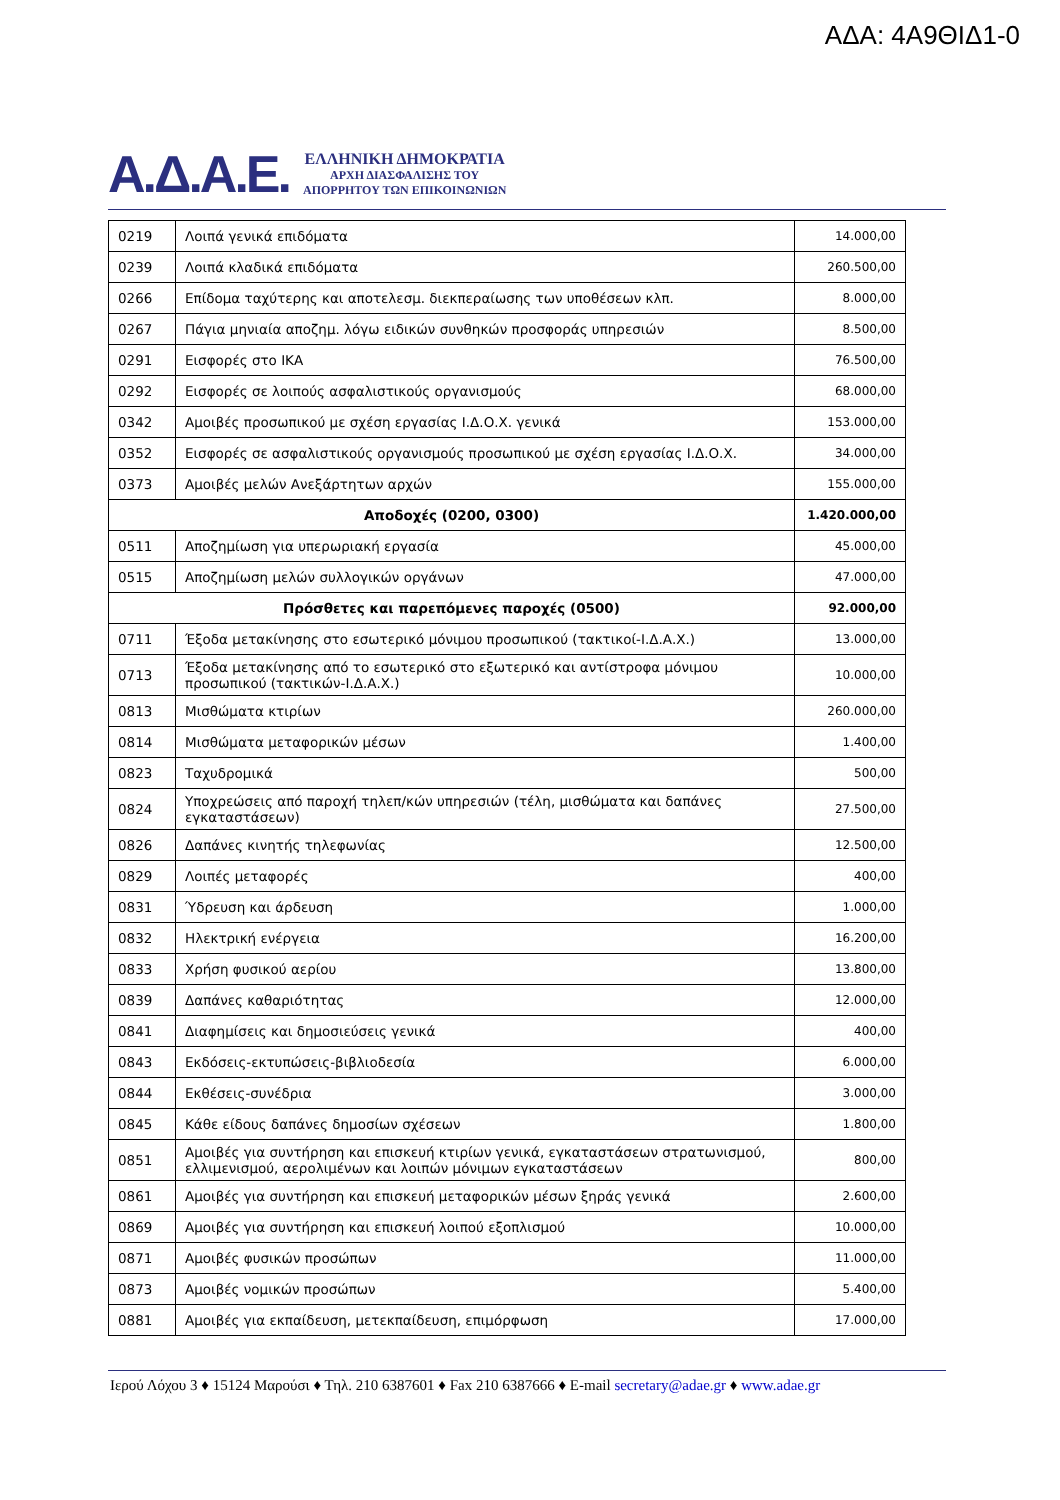ΑΔΑ: 4Α9ΘΙΔ1-0
Α.Δ.Α.Ε.
ΕΛΛΗΝΙΚΗ ΔΗΜΟΚΡΑΤΙΑ
ΑΡΧΗ ΔΙΑΣΦΑΛΙΣΗΣ ΤΟΥ
ΑΠΟΡΡΗΤΟΥ ΤΩΝ ΕΠΙΚΟΙΝΩΝΙΩΝ
| 0219 | Λοιπά γενικά επιδόματα | 14.000,00 |
| 0239 | Λοιπά κλαδικά επιδόματα | 260.500,00 |
| 0266 | Επίδομα ταχύτερης και αποτελεσμ. διεκπεραίωσης των υποθέσεων κλπ. | 8.000,00 |
| 0267 | Πάγια μηνιαία αποζημ. λόγω ειδικών συνθηκών προσφοράς υπηρεσιών | 8.500,00 |
| 0291 | Εισφορές στο ΙΚΑ | 76.500,00 |
| 0292 | Εισφορές σε λοιπούς ασφαλιστικούς οργανισμούς | 68.000,00 |
| 0342 | Αμοιβές προσωπικού με σχέση εργασίας Ι.Δ.Ο.Χ. γενικά | 153.000,00 |
| 0352 | Εισφορές σε ασφαλιστικούς οργανισμούς προσωπικού με σχέση εργασίας Ι.Δ.Ο.Χ. | 34.000,00 |
| 0373 | Αμοιβές μελών Ανεξάρτητων αρχών | 155.000,00 |
| Αποδοχές (0200, 0300) | | 1.420.000,00 |
| 0511 | Αποζημίωση για υπερωριακή εργασία | 45.000,00 |
| 0515 | Αποζημίωση μελών συλλογικών οργάνων | 47.000,00 |
| Πρόσθετες και παρεπόμενες παροχές (0500) | | 92.000,00 |
| 0711 | Έξοδα μετακίνησης στο εσωτερικό μόνιμου προσωπικού (τακτικοί-Ι.Δ.Α.Χ.) | 13.000,00 |
| 0713 | Έξοδα μετακίνησης από το εσωτερικό στο εξωτερικό και αντίστροφα μόνιμου προσωπικού (τακτικών-Ι.Δ.Α.Χ.) | 10.000,00 |
| 0813 | Μισθώματα κτιρίων | 260.000,00 |
| 0814 | Μισθώματα μεταφορικών μέσων | 1.400,00 |
| 0823 | Ταχυδρομικά | 500,00 |
| 0824 | Υποχρεώσεις από παροχή τηλεπ/κών υπηρεσιών (τέλη, μισθώματα και δαπάνες εγκαταστάσεων) | 27.500,00 |
| 0826 | Δαπάνες κινητής τηλεφωνίας | 12.500,00 |
| 0829 | Λοιπές μεταφορές | 400,00 |
| 0831 | Ύδρευση και άρδευση | 1.000,00 |
| 0832 | Ηλεκτρική ενέργεια | 16.200,00 |
| 0833 | Χρήση φυσικού αερίου | 13.800,00 |
| 0839 | Δαπάνες καθαριότητας | 12.000,00 |
| 0841 | Διαφημίσεις και δημοσιεύσεις γενικά | 400,00 |
| 0843 | Εκδόσεις-εκτυπώσεις-βιβλιοδεσία | 6.000,00 |
| 0844 | Εκθέσεις-συνέδρια | 3.000,00 |
| 0845 | Κάθε είδους δαπάνες δημοσίων σχέσεων | 1.800,00 |
| 0851 | Αμοιβές για συντήρηση και επισκευή κτιρίων γενικά, εγκαταστάσεων στρατωνισμού, ελλιμενισμού, αερολιμένων και λοιπών μόνιμων εγκαταστάσεων | 800,00 |
| 0861 | Αμοιβές για συντήρηση και επισκευή μεταφορικών μέσων ξηράς γενικά | 2.600,00 |
| 0869 | Αμοιβές για συντήρηση και επισκευή λοιπού εξοπλισμού | 10.000,00 |
| 0871 | Αμοιβές φυσικών προσώπων | 11.000,00 |
| 0873 | Αμοιβές νομικών προσώπων | 5.400,00 |
| 0881 | Αμοιβές για εκπαίδευση, μετεκπαίδευση, επιμόρφωση | 17.000,00 |
Ιερού Λόχου 3 ♦ 15124 Μαρούσι ♦ Τηλ. 210 6387601 ♦ Fax 210 6387666 ♦ E-mail secretary@adae.gr ♦ www.adae.gr